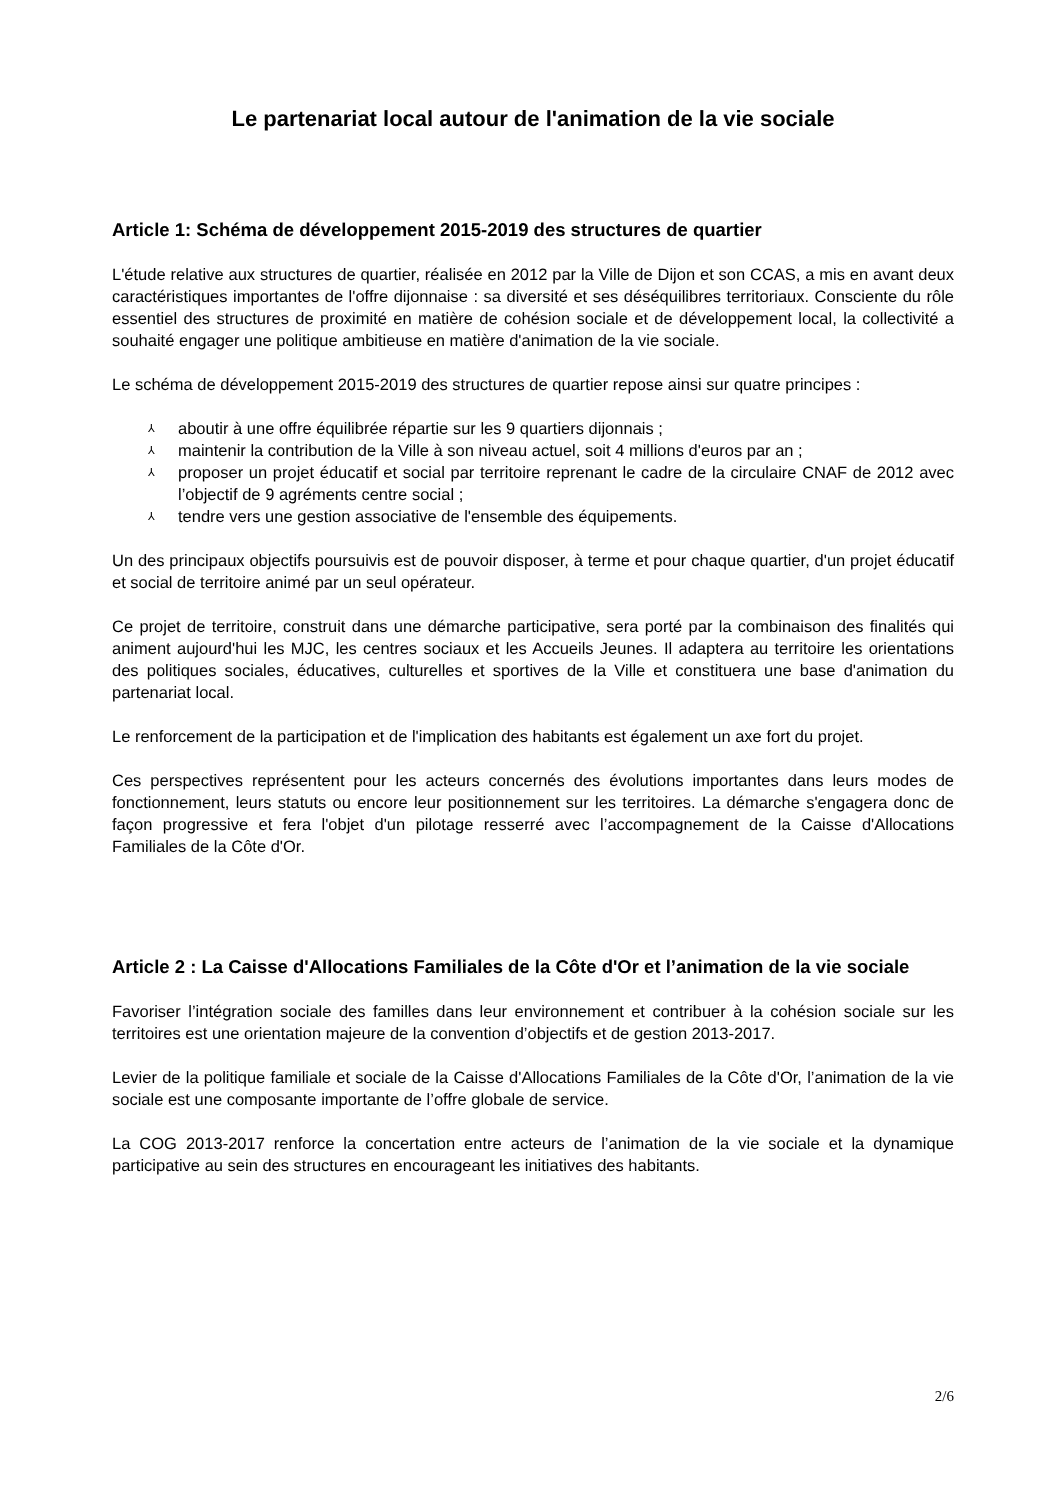Le partenariat local autour de l'animation de la vie sociale
Article 1: Schéma de développement 2015-2019 des structures de quartier
L'étude relative aux structures de quartier, réalisée en 2012 par la Ville de Dijon et son CCAS, a mis en avant deux caractéristiques importantes de l'offre dijonnaise : sa diversité et ses déséquilibres territoriaux. Consciente du rôle essentiel des structures de proximité en matière de cohésion sociale et de développement local, la collectivité a souhaité engager une politique ambitieuse en matière d'animation de la vie sociale.
Le schéma de développement 2015-2019 des structures de quartier repose ainsi sur quatre principes :
⅄ aboutir à une offre équilibrée répartie sur les 9 quartiers dijonnais ;
⅄ maintenir la contribution de la Ville à son niveau actuel, soit 4 millions d'euros par an ;
⅄ proposer un projet éducatif et social par territoire reprenant le cadre de la circulaire CNAF de 2012 avec l’objectif de 9 agréments centre social ;
⅄ tendre vers une gestion associative de l'ensemble des équipements.
Un des principaux objectifs poursuivis est de pouvoir disposer, à terme et pour chaque quartier, d'un projet éducatif et social de territoire animé par un seul opérateur.
Ce projet de territoire, construit dans une démarche participative, sera porté par la combinaison des finalités qui animent aujourd'hui les MJC, les centres sociaux et les Accueils Jeunes. Il adaptera au territoire les orientations des politiques sociales, éducatives, culturelles et sportives de la Ville et constituera une base d'animation du partenariat local.
Le renforcement de la participation et de l'implication des habitants est également un axe fort du projet.
Ces perspectives représentent pour les acteurs concernés des évolutions importantes dans leurs modes de fonctionnement, leurs statuts ou encore leur positionnement sur les territoires. La démarche s'engagera donc de façon progressive et fera l'objet d'un pilotage resserré avec l’accompagnement de la Caisse d'Allocations Familiales de la Côte d'Or.
Article 2 : La Caisse d'Allocations Familiales de la Côte d'Or et l’animation de la vie sociale
Favoriser l’intégration sociale des familles dans leur environnement et contribuer à la cohésion sociale sur les territoires est une orientation majeure de la convention d’objectifs et de gestion 2013-2017.
Levier de la politique familiale et sociale de la Caisse d'Allocations Familiales de la Côte d'Or, l’animation de la vie sociale est une composante importante de l’offre globale de service.
La COG 2013-2017 renforce la concertation entre acteurs de l’animation de la vie sociale et la dynamique participative au sein des structures en encourageant les initiatives des habitants.
2/6